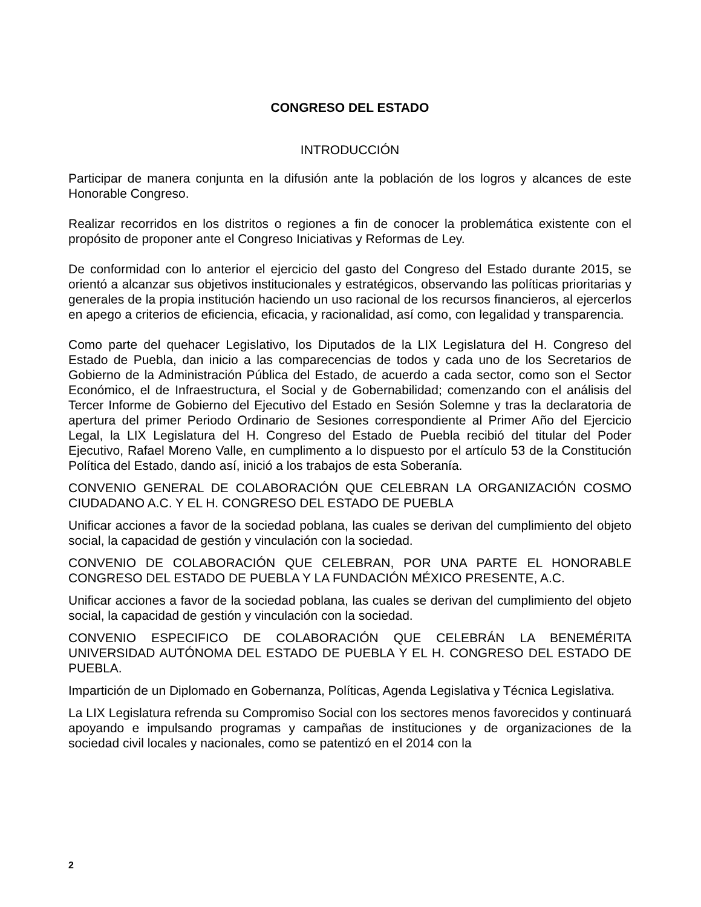CONGRESO DEL ESTADO
INTRODUCCIÓN
Participar de manera conjunta en la difusión ante la población de los logros y alcances de este Honorable Congreso.
Realizar recorridos en los distritos o regiones a fin de conocer la problemática existente con el propósito de proponer ante el Congreso Iniciativas y Reformas de Ley.
De conformidad con lo anterior el ejercicio del gasto del Congreso del Estado durante 2015, se orientó a alcanzar sus objetivos institucionales y estratégicos, observando las políticas prioritarias y generales de la propia institución haciendo un uso racional de los recursos financieros, al ejercerlos en apego a criterios de eficiencia, eficacia, y racionalidad, así como, con legalidad y transparencia.
Como parte del quehacer Legislativo, los Diputados de la LIX Legislatura del H. Congreso del Estado de Puebla, dan inicio a las comparecencias de todos y cada uno de los Secretarios de Gobierno de la Administración Pública del Estado, de acuerdo a cada sector, como son el Sector Económico, el de Infraestructura, el Social y de Gobernabilidad; comenzando con el análisis del Tercer Informe de Gobierno del Ejecutivo del Estado en Sesión Solemne y tras la declaratoria de apertura del primer Periodo Ordinario de Sesiones correspondiente al Primer Año del Ejercicio Legal, la LIX Legislatura del H. Congreso del Estado de Puebla recibió del titular del Poder Ejecutivo, Rafael Moreno Valle, en cumplimento a lo dispuesto por el artículo 53 de la Constitución Política del Estado, dando así, inició a los trabajos de esta Soberanía.
CONVENIO GENERAL DE COLABORACIÓN QUE CELEBRAN LA ORGANIZACIÓN COSMO CIUDADANO A.C. Y EL H. CONGRESO DEL ESTADO DE PUEBLA
Unificar acciones a favor de la sociedad poblana, las cuales se derivan del cumplimiento del objeto social, la capacidad de gestión y vinculación con la sociedad.
CONVENIO DE COLABORACIÓN QUE CELEBRAN, POR UNA PARTE EL HONORABLE CONGRESO DEL ESTADO DE PUEBLA Y LA FUNDACIÓN MÉXICO PRESENTE, A.C.
Unificar acciones a favor de la sociedad poblana, las cuales se derivan del cumplimiento del objeto social, la capacidad de gestión y vinculación con la sociedad.
CONVENIO ESPECIFICO DE COLABORACIÓN QUE CELEBRÁN LA BENEMÉRITA UNIVERSIDAD AUTÓNOMA DEL ESTADO DE PUEBLA Y EL H. CONGRESO DEL ESTADO DE PUEBLA.
Impartición de un Diplomado en Gobernanza, Políticas, Agenda Legislativa y Técnica Legislativa.
La LIX Legislatura refrenda su Compromiso Social con los sectores menos favorecidos y continuará apoyando e impulsando programas y campañas de instituciones y de organizaciones de la sociedad civil locales y nacionales, como se patentizó en el 2014 con la
2